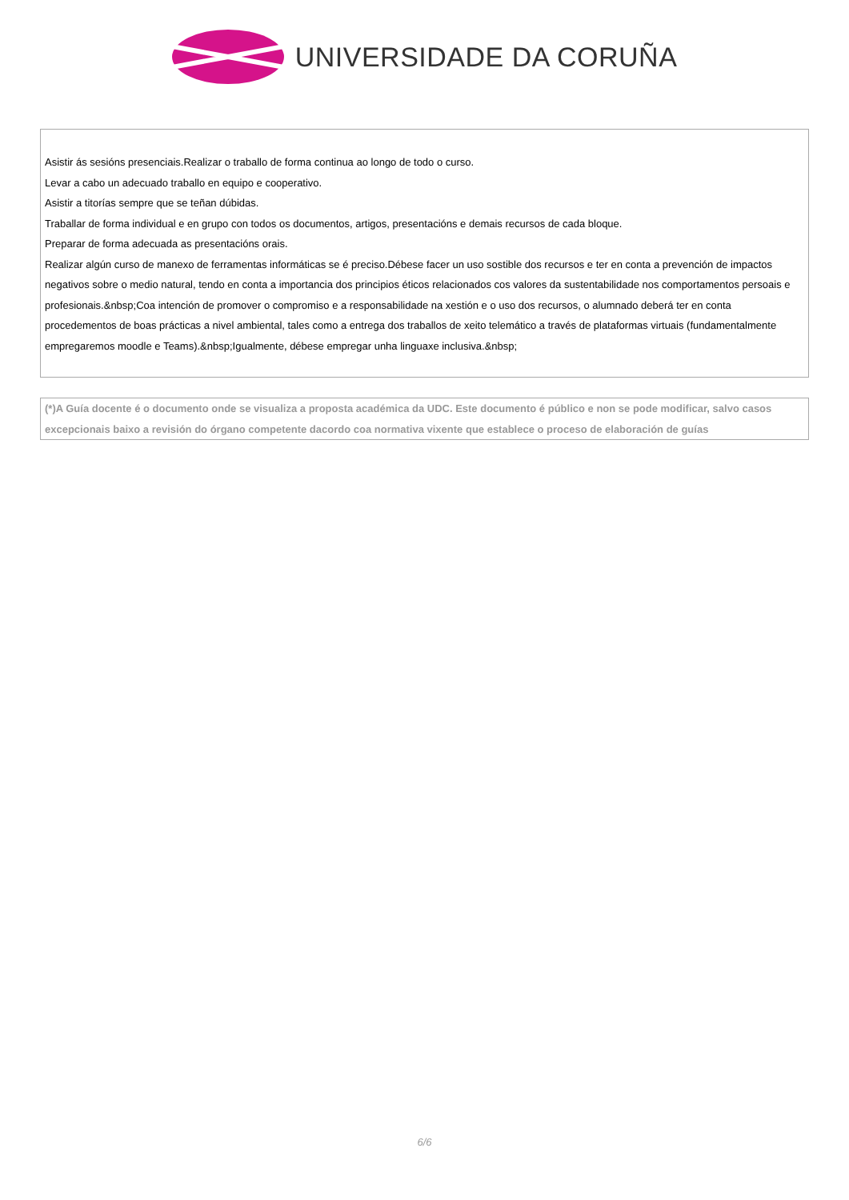UNIVERSIDADE DA CORUÑA
Asistir ás sesións presenciais.Realizar o traballo de forma continua ao longo de todo o curso.
Levar a cabo un adecuado traballo en equipo e cooperativo.
Asistir a titorías sempre que se teñan dúbidas.
Traballar de forma individual e en grupo con todos os documentos, artigos, presentacións e demais recursos de cada bloque.
Preparar de forma adecuada as presentacións orais.
Realizar algún curso de manexo de ferramentas informáticas se é preciso.Débese facer un uso sostible dos recursos e ter en conta a prevención de impactos negativos sobre o medio natural, tendo en conta a importancia dos principios éticos relacionados cos valores da sustentabilidade nos comportamentos persoais e profesionais.&nbsp;Coa intención de promover o compromiso e a responsabilidade na xestión e o uso dos recursos, o alumnado deberá ter en conta procedementos de boas prácticas a nivel ambiental, tales como a entrega dos traballos de xeito telemático a través de plataformas virtuais (fundamentalmente empregaremos moodle e Teams).&nbsp;Igualmente, débese empregar unha linguaxe inclusiva.&nbsp;
(*)A Guía docente é o documento onde se visualiza a proposta académica da UDC. Este documento é público e non se pode modificar, salvo casos excepcionais baixo a revisión do órgano competente dacordo coa normativa vixente que establece o proceso de elaboración de guías
6/6